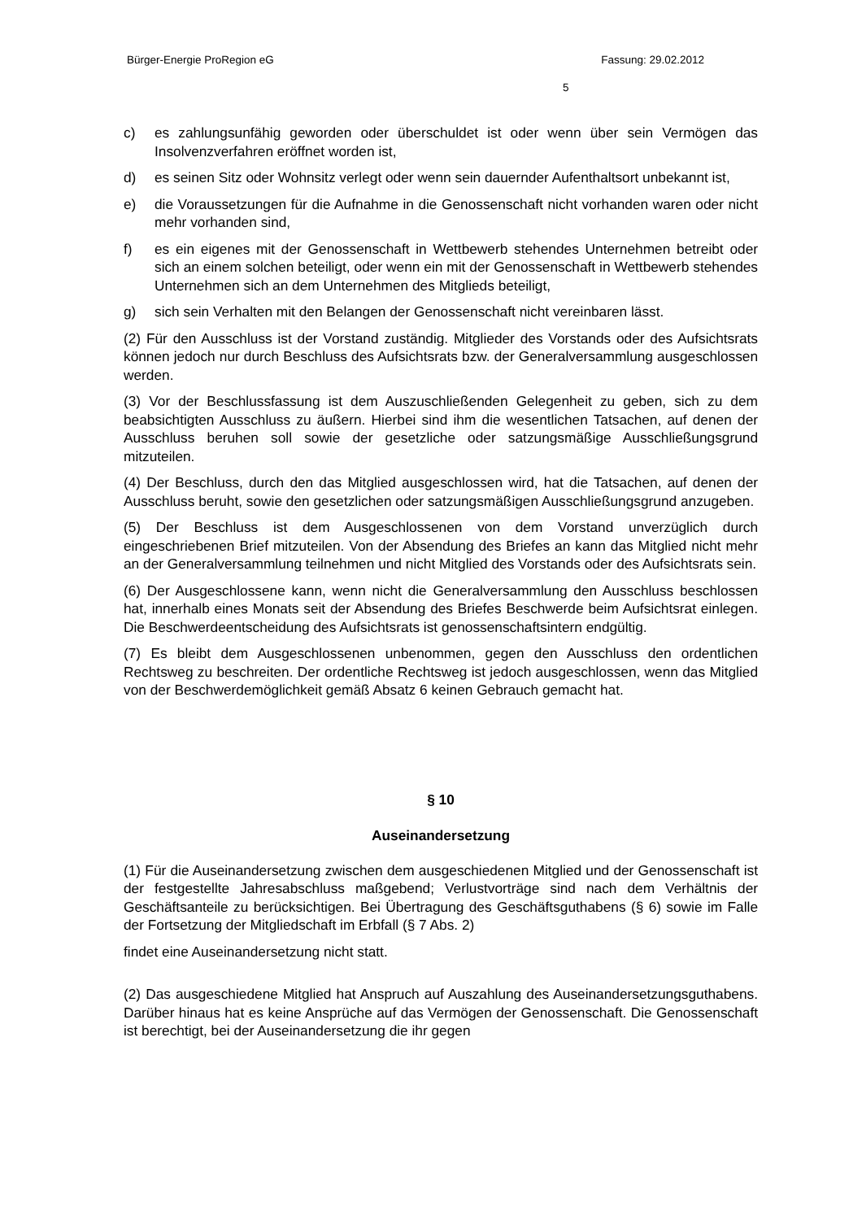Bürger-Energie ProRegion eG Fassung: 29.02.2012
5
c) es zahlungsunfähig geworden oder überschuldet ist oder wenn über sein Vermögen das Insolvenzverfahren eröffnet worden ist,
d) es seinen Sitz oder Wohnsitz verlegt oder wenn sein dauernder Aufenthaltsort unbekannt ist,
e) die Voraussetzungen für die Aufnahme in die Genossenschaft nicht vorhanden waren oder nicht mehr vorhanden sind,
f) es ein eigenes mit der Genossenschaft in Wettbewerb stehendes Unternehmen betreibt oder sich an einem solchen beteiligt, oder wenn ein mit der Genossenschaft in Wettbewerb stehendes Unternehmen sich an dem Unternehmen des Mitglieds beteiligt,
g) sich sein Verhalten mit den Belangen der Genossenschaft nicht vereinbaren lässt.
(2) Für den Ausschluss ist der Vorstand zuständig. Mitglieder des Vorstands oder des Aufsichtsrats können jedoch nur durch Beschluss des Aufsichtsrats bzw. der Generalversammlung ausgeschlossen werden.
(3) Vor der Beschlussfassung ist dem Auszuschließenden Gelegenheit zu geben, sich zu dem beabsichtigten Ausschluss zu äußern. Hierbei sind ihm die wesentlichen Tatsachen, auf denen der Ausschluss beruhen soll sowie der gesetzliche oder satzungsmäßige Ausschließungsgrund mitzuteilen.
(4) Der Beschluss, durch den das Mitglied ausgeschlossen wird, hat die Tatsachen, auf denen der Ausschluss beruht, sowie den gesetzlichen oder satzungsmäßigen Ausschließungsgrund anzugeben.
(5) Der Beschluss ist dem Ausgeschlossenen von dem Vorstand unverzüglich durch eingeschriebenen Brief mitzuteilen. Von der Absendung des Briefes an kann das Mitglied nicht mehr an der Generalversammlung teilnehmen und nicht Mitglied des Vorstands oder des Aufsichtsrats sein.
(6) Der Ausgeschlossene kann, wenn nicht die Generalversammlung den Ausschluss beschlossen hat, innerhalb eines Monats seit der Absendung des Briefes Beschwerde beim Aufsichtsrat einlegen. Die Beschwerdeentscheidung des Aufsichtsrats ist genossenschaftsintern endgültig.
(7) Es bleibt dem Ausgeschlossenen unbenommen, gegen den Ausschluss den ordentlichen Rechtsweg zu beschreiten. Der ordentliche Rechtsweg ist jedoch ausgeschlossen, wenn das Mitglied von der Beschwerdemöglichkeit gemäß Absatz 6 keinen Gebrauch gemacht hat.
§ 10
Auseinandersetzung
(1) Für die Auseinandersetzung zwischen dem ausgeschiedenen Mitglied und der Genossenschaft ist der festgestellte Jahresabschluss maßgebend; Verlustvorträge sind nach dem Verhältnis der Geschäftsanteile zu berücksichtigen. Bei Übertragung des Geschäftsguthabens (§ 6) sowie im Falle der Fortsetzung der Mitgliedschaft im Erbfall (§ 7 Abs. 2)
findet eine Auseinandersetzung nicht statt.
(2) Das ausgeschiedene Mitglied hat Anspruch auf Auszahlung des Auseinandersetzungsguthabens. Darüber hinaus hat es keine Ansprüche auf das Vermögen der Genossenschaft. Die Genossenschaft ist berechtigt, bei der Auseinandersetzung die ihr gegen